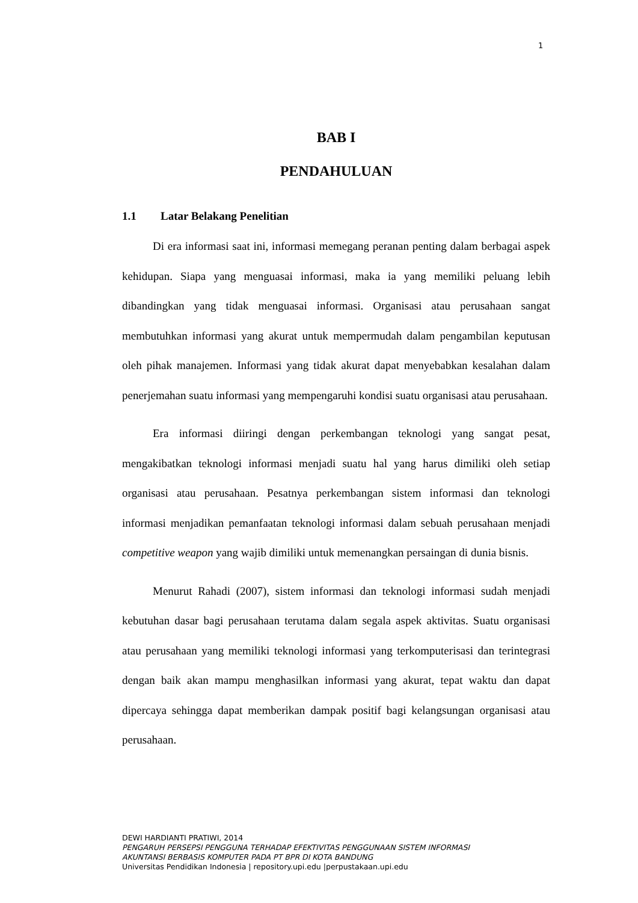1
BAB I
PENDAHULUAN
1.1 Latar Belakang Penelitian
Di era informasi saat ini, informasi memegang peranan penting dalam berbagai aspek kehidupan. Siapa yang menguasai informasi, maka ia yang memiliki peluang lebih dibandingkan yang tidak menguasai informasi. Organisasi atau perusahaan sangat membutuhkan informasi yang akurat untuk mempermudah dalam pengambilan keputusan oleh pihak manajemen. Informasi yang tidak akurat dapat menyebabkan kesalahan dalam penerjemahan suatu informasi yang mempengaruhi kondisi suatu organisasi atau perusahaan.
Era informasi diiringi dengan perkembangan teknologi yang sangat pesat, mengakibatkan teknologi informasi menjadi suatu hal yang harus dimiliki oleh setiap organisasi atau perusahaan. Pesatnya perkembangan sistem informasi dan teknologi informasi menjadikan pemanfaatan teknologi informasi dalam sebuah perusahaan menjadi competitive weapon yang wajib dimiliki untuk memenangkan persaingan di dunia bisnis.
Menurut Rahadi (2007), sistem informasi dan teknologi informasi sudah menjadi kebutuhan dasar bagi perusahaan terutama dalam segala aspek aktivitas. Suatu organisasi atau perusahaan yang memiliki teknologi informasi yang terkomputerisasi dan terintegrasi dengan baik akan mampu menghasilkan informasi yang akurat, tepat waktu dan dapat dipercaya sehingga dapat memberikan dampak positif bagi kelangsungan organisasi atau perusahaan.
DEWI HARDIANTI PRATIWI, 2014
PENGARUH PERSEPSI PENGGUNA TERHADAP EFEKTIVITAS PENGGUNAAN SISTEM INFORMASI
AKUNTANSI BERBASIS KOMPUTER PADA PT BPR DI KOTA BANDUNG
Universitas Pendidikan Indonesia | repository.upi.edu |perpustakaan.upi.edu